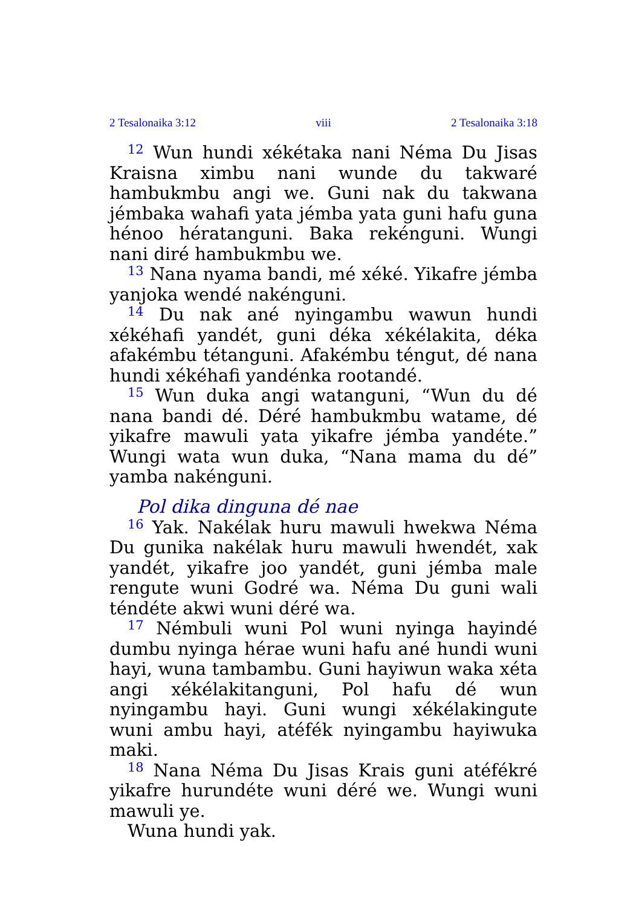2 Tesalonaika 3:12 viii 2 Tesalonaika 3:18
<sup>12</sup> Wun hundi xékétaka nani Néma Du Jisas Kraisna ximbu nani wunde du takwaré hambukmbu angi we. Guni nak du takwana jémbaka wahafi yata jémba yata guni hafu guna hénoo hératanguni. Baka rekénguni. Wungi nani diré hambukmbu we.
<sup>13</sup> Nana nyama bandi, mé xéké. Yikafre jémba yanjoka wendé nakénguni.
<sup>14</sup> Du nak ané nyingambu wawun hundi xékéhafi yandét, guni déka xékélakita, déka afakémbu tétanguni. Afakémbu téngut, dé nana hundi xékéhafi yandénka rootandé.
<sup>15</sup> Wun duka angi watanguni, “Wun du dé nana bandi dé. Déré hambukmbu watame, dé yikafre mawuli yata yikafre jémba yandéte.” Wungi wata wun duka, “Nana mama du dé” yamba nakénguni.
Pol dika dinguna dé nae
<sup>16</sup> Yak. Nakélak huru mawuli hwekwa Néma Du gunika nakélak huru mawuli hwendét, xak yandét, yikafre joo yandét, guni jémba male rengute wuni Godré wa. Néma Du guni wali téndéte akwi wuni déré wa.
<sup>17</sup> Némbuli wuni Pol wuni nyinga hayindé dumbu nyinga hérae wuni hafu ané hundi wuni hayi, wuna tambambu. Guni hayiwun waka xéta angi xékélakitanguni, Pol hafu dé wun nyingambu hayi. Guni wungi xékélakingute wuni ambu hayi, atéfék nyingambu hayiwuka maki.
<sup>18</sup> Nana Néma Du Jisas Krais guni atéfékré yikafre hurundéte wuni déré we. Wungi wuni mawuli ye.
Wuna hundi yak.